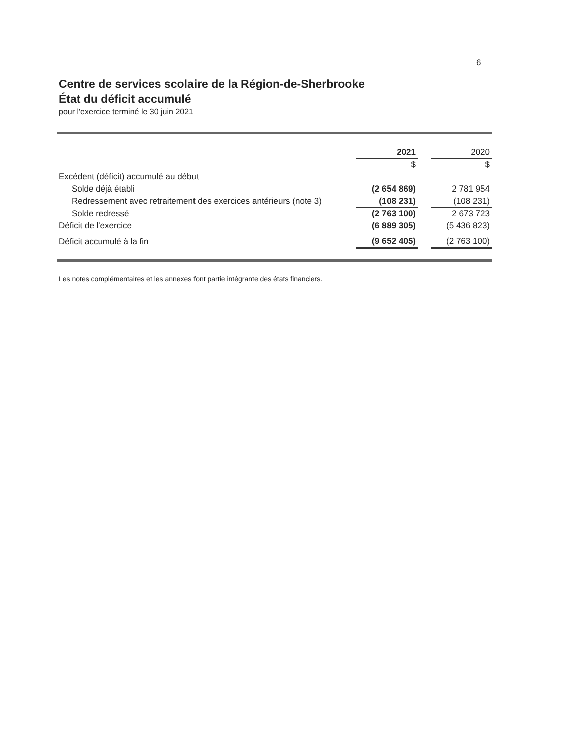6
Centre de services scolaire de la Région-de-Sherbrooke
État du déficit accumulé
pour l'exercice terminé le 30 juin 2021
| | 2021 | | 2020 |
| --- | --- | --- | --- |
| | $ | | $ |
| Excédent (déficit) accumulé au début | | | |
| Solde déjà établi | (2 654 869) | | 2 781 954 |
| Redressement avec retraitement des exercices antérieurs (note 3) | (108 231) | | (108 231) |
| Solde redressé | (2 763 100) | | 2 673 723 |
| Déficit de l'exercice | (6 889 305) | | (5 436 823) |
| Déficit accumulé à la fin | (9 652 405) | | (2 763 100) |
Les notes complémentaires et les annexes font partie intégrante des états financiers.